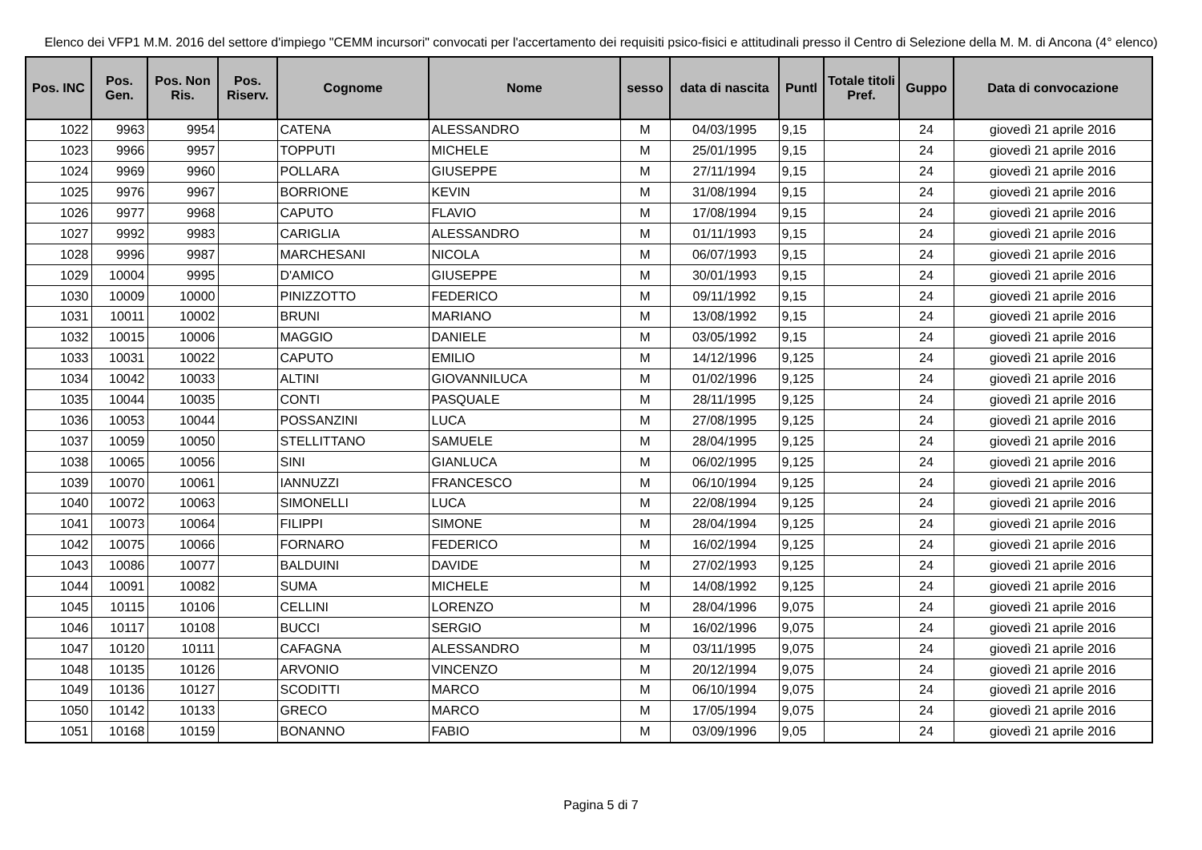Elenco dei VFP1 M.M. 2016 del settore d'impiego "CEMM incursori" convocati per l'accertamento dei requisiti psico-fisici e attitudinali presso il Centro di Selezione della M. M. di Ancona (4° elenco)
| Pos. INC | Pos. Gen. | Pos. Non Ris. | Pos. Riserv. | Cognome | Nome | sesso | data di nascita | Puntl | Totale titoli Pref. | Guppo | Data di convocazione |
| --- | --- | --- | --- | --- | --- | --- | --- | --- | --- | --- | --- |
| 1022 | 9963 | 9954 | | CATENA | ALESSANDRO | M | 04/03/1995 | 9,15 | | 24 | giovedì 21 aprile 2016 |
| 1023 | 9966 | 9957 | | TOPPUTI | MICHELE | M | 25/01/1995 | 9,15 | | 24 | giovedì 21 aprile 2016 |
| 1024 | 9969 | 9960 | | POLLARA | GIUSEPPE | M | 27/11/1994 | 9,15 | | 24 | giovedì 21 aprile 2016 |
| 1025 | 9976 | 9967 | | BORRIONE | KEVIN | M | 31/08/1994 | 9,15 | | 24 | giovedì 21 aprile 2016 |
| 1026 | 9977 | 9968 | | CAPUTO | FLAVIO | M | 17/08/1994 | 9,15 | | 24 | giovedì 21 aprile 2016 |
| 1027 | 9992 | 9983 | | CARIGLIA | ALESSANDRO | M | 01/11/1993 | 9,15 | | 24 | giovedì 21 aprile 2016 |
| 1028 | 9996 | 9987 | | MARCHESANI | NICOLA | M | 06/07/1993 | 9,15 | | 24 | giovedì 21 aprile 2016 |
| 1029 | 10004 | 9995 | | D'AMICO | GIUSEPPE | M | 30/01/1993 | 9,15 | | 24 | giovedì 21 aprile 2016 |
| 1030 | 10009 | 10000 | | PINIZZOTTO | FEDERICO | M | 09/11/1992 | 9,15 | | 24 | giovedì 21 aprile 2016 |
| 1031 | 10011 | 10002 | | BRUNI | MARIANO | M | 13/08/1992 | 9,15 | | 24 | giovedì 21 aprile 2016 |
| 1032 | 10015 | 10006 | | MAGGIO | DANIELE | M | 03/05/1992 | 9,15 | | 24 | giovedì 21 aprile 2016 |
| 1033 | 10031 | 10022 | | CAPUTO | EMILIO | M | 14/12/1996 | 9,125 | | 24 | giovedì 21 aprile 2016 |
| 1034 | 10042 | 10033 | | ALTINI | GIOVANNILUCA | M | 01/02/1996 | 9,125 | | 24 | giovedì 21 aprile 2016 |
| 1035 | 10044 | 10035 | | CONTI | PASQUALE | M | 28/11/1995 | 9,125 | | 24 | giovedì 21 aprile 2016 |
| 1036 | 10053 | 10044 | | POSSANZINI | LUCA | M | 27/08/1995 | 9,125 | | 24 | giovedì 21 aprile 2016 |
| 1037 | 10059 | 10050 | | STELLITTANO | SAMUELE | M | 28/04/1995 | 9,125 | | 24 | giovedì 21 aprile 2016 |
| 1038 | 10065 | 10056 | | SINI | GIANLUCA | M | 06/02/1995 | 9,125 | | 24 | giovedì 21 aprile 2016 |
| 1039 | 10070 | 10061 | | IANNUZZI | FRANCESCO | M | 06/10/1994 | 9,125 | | 24 | giovedì 21 aprile 2016 |
| 1040 | 10072 | 10063 | | SIMONELLI | LUCA | M | 22/08/1994 | 9,125 | | 24 | giovedì 21 aprile 2016 |
| 1041 | 10073 | 10064 | | FILIPPI | SIMONE | M | 28/04/1994 | 9,125 | | 24 | giovedì 21 aprile 2016 |
| 1042 | 10075 | 10066 | | FORNARO | FEDERICO | M | 16/02/1994 | 9,125 | | 24 | giovedì 21 aprile 2016 |
| 1043 | 10086 | 10077 | | BALDUINI | DAVIDE | M | 27/02/1993 | 9,125 | | 24 | giovedì 21 aprile 2016 |
| 1044 | 10091 | 10082 | | SUMA | MICHELE | M | 14/08/1992 | 9,125 | | 24 | giovedì 21 aprile 2016 |
| 1045 | 10115 | 10106 | | CELLINI | LORENZO | M | 28/04/1996 | 9,075 | | 24 | giovedì 21 aprile 2016 |
| 1046 | 10117 | 10108 | | BUCCI | SERGIO | M | 16/02/1996 | 9,075 | | 24 | giovedì 21 aprile 2016 |
| 1047 | 10120 | 10111 | | CAFAGNA | ALESSANDRO | M | 03/11/1995 | 9,075 | | 24 | giovedì 21 aprile 2016 |
| 1048 | 10135 | 10126 | | ARVONIO | VINCENZO | M | 20/12/1994 | 9,075 | | 24 | giovedì 21 aprile 2016 |
| 1049 | 10136 | 10127 | | SCODITTI | MARCO | M | 06/10/1994 | 9,075 | | 24 | giovedì 21 aprile 2016 |
| 1050 | 10142 | 10133 | | GRECO | MARCO | M | 17/05/1994 | 9,075 | | 24 | giovedì 21 aprile 2016 |
| 1051 | 10168 | 10159 | | BONANNO | FABIO | M | 03/09/1996 | 9,05 | | 24 | giovedì 21 aprile 2016 |
Pagina 5 di 7